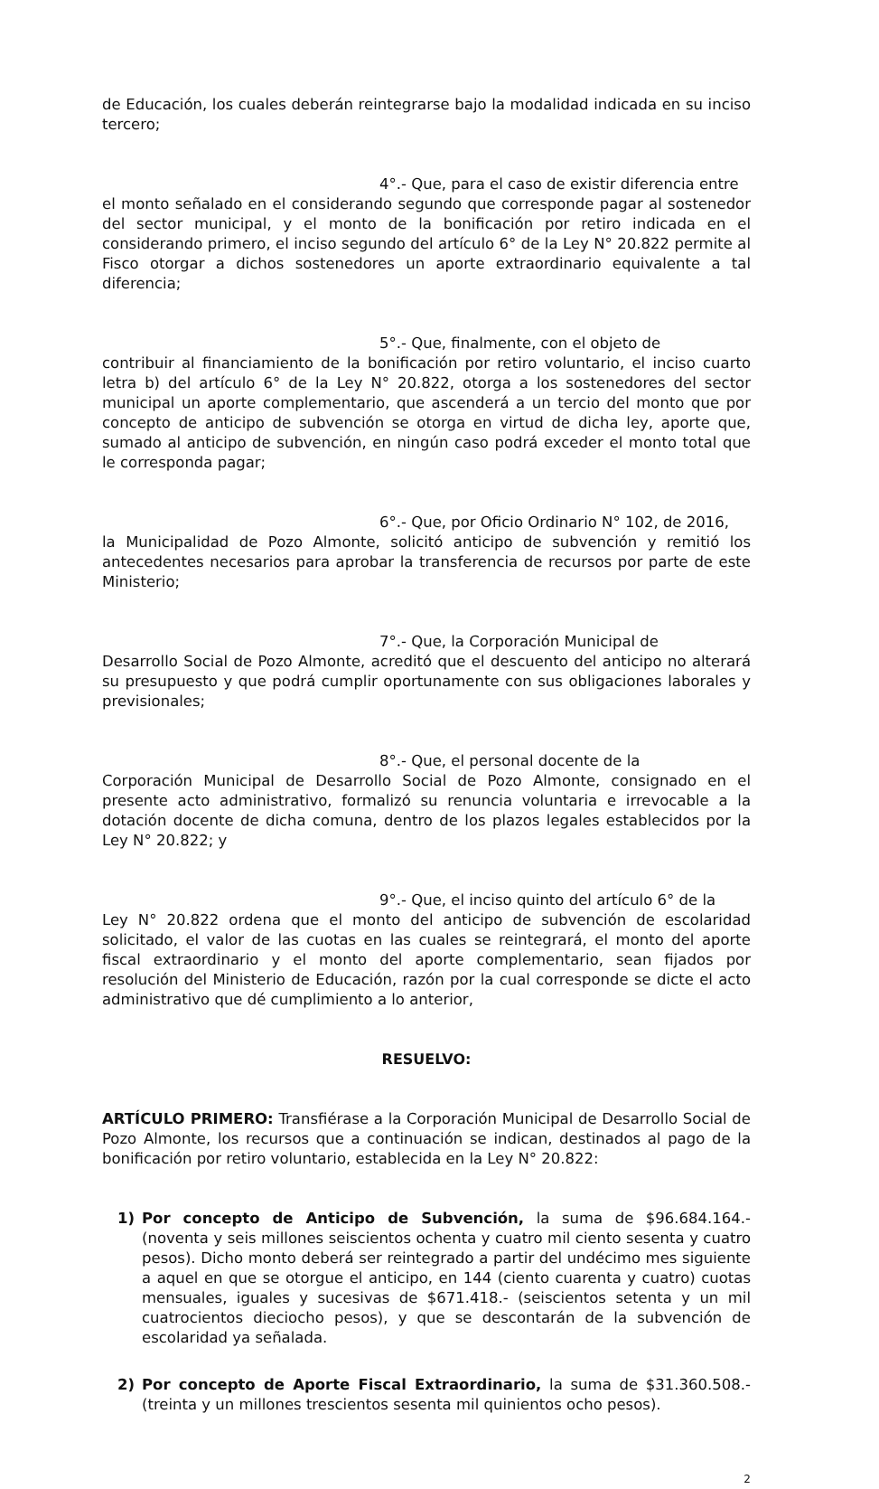de Educación, los cuales deberán reintegrarse bajo la modalidad indicada en su inciso tercero;
4°.- Que, para el caso de existir diferencia entre
el monto señalado en el considerando segundo que corresponde pagar al sostenedor del sector municipal, y el monto de la bonificación por retiro indicada en el considerando primero, el inciso segundo del artículo 6° de la Ley N° 20.822 permite al Fisco otorgar a dichos sostenedores un aporte extraordinario equivalente a tal diferencia;
5°.- Que, finalmente, con el objeto de
contribuir al financiamiento de la bonificación por retiro voluntario, el inciso cuarto letra b) del artículo 6° de la Ley N° 20.822, otorga a los sostenedores del sector municipal un aporte complementario, que ascenderá a un tercio del monto que por concepto de anticipo de subvención se otorga en virtud de dicha ley, aporte que, sumado al anticipo de subvención, en ningún caso podrá exceder el monto total que le corresponda pagar;
6°.- Que, por Oficio Ordinario N° 102, de 2016,
la Municipalidad de Pozo Almonte, solicitó anticipo de subvención y remitió los antecedentes necesarios para aprobar la transferencia de recursos por parte de este Ministerio;
7°.- Que, la Corporación Municipal de
Desarrollo Social de Pozo Almonte, acreditó que el descuento del anticipo no alterará su presupuesto y que podrá cumplir oportunamente con sus obligaciones laborales y previsionales;
8°.- Que, el personal docente de la
Corporación Municipal de Desarrollo Social de Pozo Almonte, consignado en el presente acto administrativo, formalizó su renuncia voluntaria e irrevocable a la dotación docente de dicha comuna, dentro de los plazos legales establecidos por la Ley N° 20.822; y
9°.- Que, el inciso quinto del artículo 6° de la
Ley N° 20.822 ordena que el monto del anticipo de subvención de escolaridad solicitado, el valor de las cuotas en las cuales se reintegrará, el monto del aporte fiscal extraordinario y el monto del aporte complementario, sean fijados por resolución del Ministerio de Educación, razón por la cual corresponde se dicte el acto administrativo que dé cumplimiento a lo anterior,
RESUELVO:
ARTÍCULO PRIMERO: Transfiérase a la Corporación Municipal de Desarrollo Social de Pozo Almonte, los recursos que a continuación se indican, destinados al pago de la bonificación por retiro voluntario, establecida en la Ley N° 20.822:
1) Por concepto de Anticipo de Subvención, la suma de $96.684.164.- (noventa y seis millones seiscientos ochenta y cuatro mil ciento sesenta y cuatro pesos). Dicho monto deberá ser reintegrado a partir del undécimo mes siguiente a aquel en que se otorgue el anticipo, en 144 (ciento cuarenta y cuatro) cuotas mensuales, iguales y sucesivas de $671.418.- (seiscientos setenta y un mil cuatrocientos dieciocho pesos), y que se descontarán de la subvención de escolaridad ya señalada.
2) Por concepto de Aporte Fiscal Extraordinario, la suma de $31.360.508.- (treinta y un millones trescientos sesenta mil quinientos ocho pesos).
2